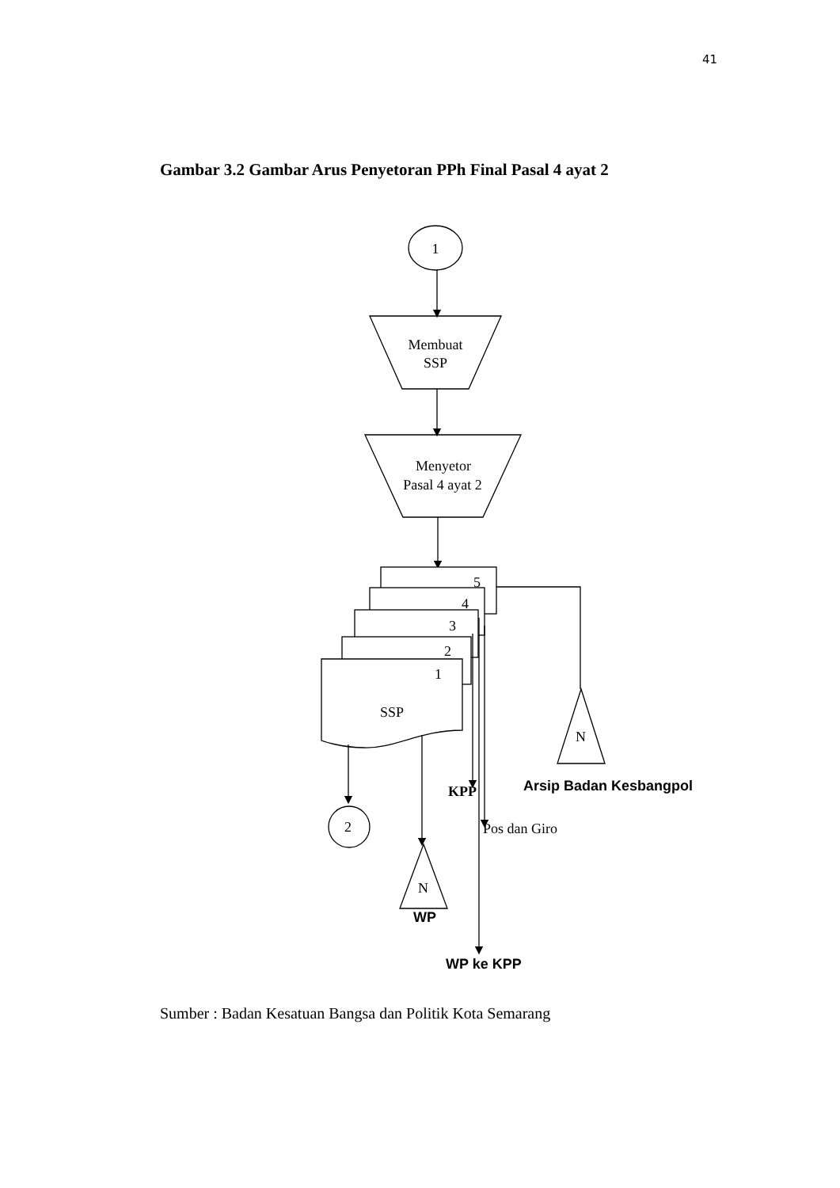41
Gambar 3.2 Gambar Arus Penyetoran PPh Final Pasal 4 ayat 2
1
Membuat
SSP
Menyetor
Pasal 4 ayat 2
5
4
3
2
1
SSP
N
KPP
Arsip Badan Kesbangpol
Pos dan Giro
2
N
WP
WP ke KPP
Sumber : Badan Kesatuan Bangsa dan Politik Kota Semarang